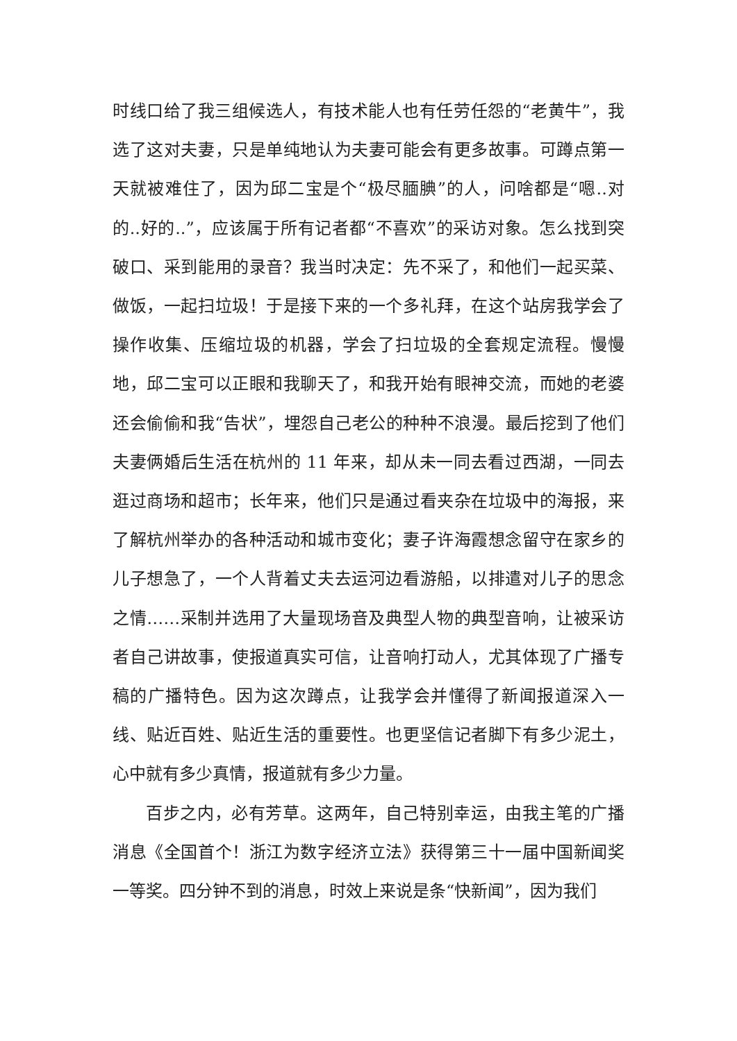时线口给了我三组候选人，有技术能人也有任劳任怨的“老黄牛”，我选了这对夫妻，只是单纯地认为夫妻可能会有更多故事。可蹲点第一天就被难住了，因为邱二宝是个“极尽腼腆”的人，问啥都是“嗯..对的..好的..”，应该属于所有记者都“不喜欢”的采访对象。怎么找到突破口、采到能用的录音？我当时决定：先不采了，和他们一起买菜、做饭，一起扫垃圾！于是接下来的一个多礼拜，在这个站房我学会了操作收集、压缩垃圾的机器，学会了扫垃圾的全套规定流程。慢慢地，邱二宝可以正眼和我聊天了，和我开始有眼神交流，而她的老婆还会偷偷和我“告状”，埋怨自己老公的种种不浪漫。最后挖到了他们夫妻俩婚后生活在杭州的 11 年来，却从未一同去看过西湖，一同去逛过商场和超市；长年来，他们只是通过看夹杂在垃圾中的海报，来了解杭州举办的各种活动和城市变化；妻子许海霞想念留守在家乡的儿子想急了，一个人背着丈夫去运河边看游船，以排遣对儿子的思念之情……采制并选用了大量现场音及典型人物的典型音响，让被采访者自己讲故事，使报道真实可信，让音响打动人，尤其体现了广播专稿的广播特色。因为这次蹲点，让我学会并懂得了新闻报道深入一线、贴近百姓、贴近生活的重要性。也更坚信记者脚下有多少泥土，心中就有多少真情，报道就有多少力量。
百步之内，必有芳草。这两年，自己特别幸运，由我主笔的广播消息《全国首个！浙江为数字经济立法》获得第三十一届中国新闻奖一等奖。四分钟不到的消息，时效上来说是条“快新闻”，因为我们